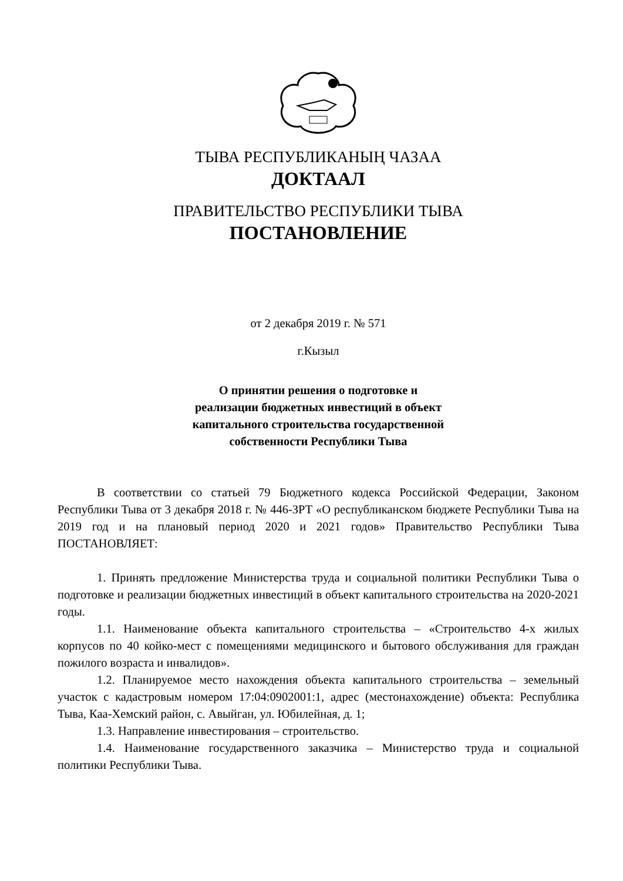ТЫВА РЕСПУБЛИКАНЫҢ ЧАЗАА
ДОКТААЛ
ПРАВИТЕЛЬСТВО РЕСПУБЛИКИ ТЫВА
ПОСТАНОВЛЕНИЕ
от 2 декабря 2019 г. № 571
г.Кызыл
О принятии решения о подготовке и
реализации бюджетных инвестиций в объект
капитального строительства государственной
собственности Республики Тыва
В соответствии со статьей 79 Бюджетного кодекса Российской Федерации, Законом Республики Тыва от 3 декабря 2018 г. № 446-ЗРТ «О республиканском бюджете Республики Тыва на 2019 год и на плановый период 2020 и 2021 годов» Правительство Республики Тыва ПОСТАНОВЛЯЕТ:
1. Принять предложение Министерства труда и социальной политики Республики Тыва о подготовке и реализации бюджетных инвестиций в объект капитального строительства на 2020-2021 годы.
1.1. Наименование объекта капитального строительства – «Строительство 4-х жилых корпусов по 40 койко-мест с помещениями медицинского и бытового обслуживания для граждан пожилого возраста и инвалидов».
1.2. Планируемое место нахождения объекта капитального строительства – земельный участок с кадастровым номером 17:04:0902001:1, адрес (местонахождение) объекта: Республика Тыва, Каа-Хемский район, с. Авыйган, ул. Юбилейная, д. 1;
1.3. Направление инвестирования – строительство.
1.4. Наименование государственного заказчика – Министерство труда и социальной политики Республики Тыва.